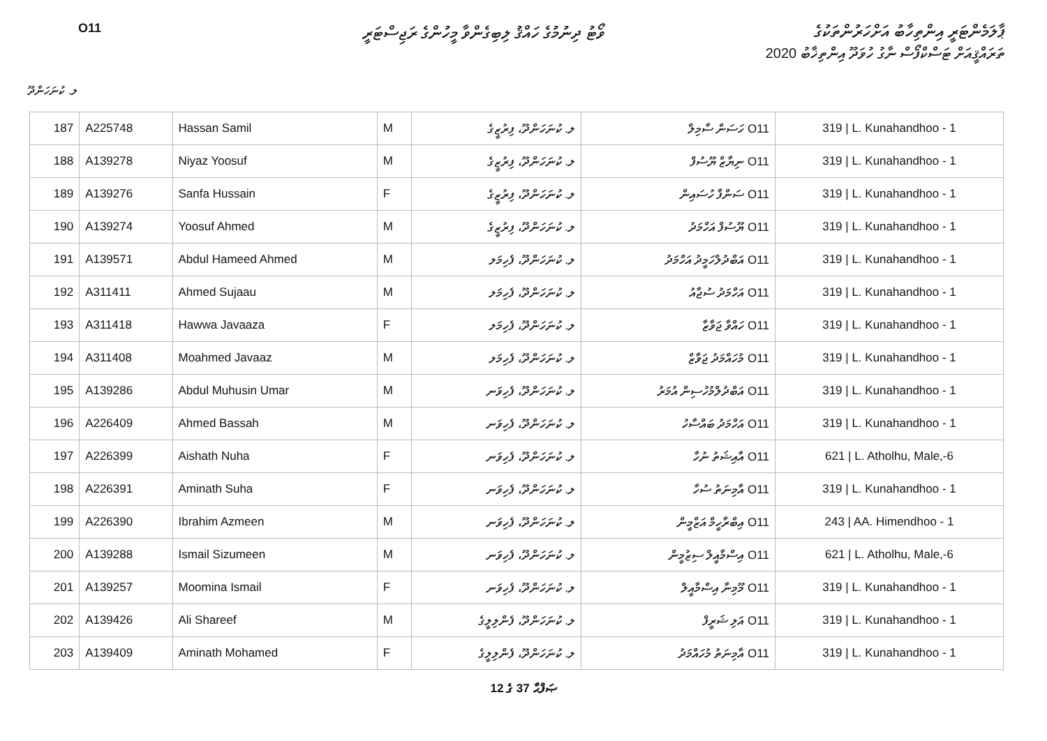O11
ވޯޓު ދިނުމުގެ ހައްޤު ލިބިގެންވާ މީހުންގެ ރަޖިސްޓަރީ
ޕާލަމެންޓަރީ އިންތިހާބު އަށްހަރުންތަކުގެ
ތަރައްޤީއަށް ޓަސްކްފޯސް ނާގު ހުވަދޫ އިންތިޚާބު 2020
ލ. ކުނަހަންދޫ
| 187 | A225748 | Hassan Samil | M | ލ. ކުނަހަންދޫ، ފިރުޒީގެ | O11 ހަސަން ސާމިލް | 319 / L. Kunahandhoo - 1 |
| 188 | A139278 | Niyaz Yoosuf | M | ލ. ކުނަހަންދޫ، ފިރުޒީގެ | O11 ނިޔާޒް ޔޫސުފް | 319 / L. Kunahandhoo - 1 |
| 189 | A139276 | Sanfa Hussain | F | ލ. ކުނަހަންދޫ، ފިރުޒީގެ | O11 ސަންފާ ހުސައިން | 319 / L. Kunahandhoo - 1 |
| 190 | A139274 | Yoosuf Ahmed | M | ލ. ކުނަހަންދޫ، ފިރުޒީގެ | O11 ޔޫސުފް އަހްމަދު | 319 / L. Kunahandhoo - 1 |
| 191 | A139571 | Abdul Hameed Ahmed | M | ލ. ކުނަހަންދޫ، ފެހިމަލ | O11 އަބްދުލްހަމީދު އަހްމަދު | 319 / L. Kunahandhoo - 1 |
| 192 | A311411 | Ahmed Sujaau | M | ލ. ކުނަހަންދޫ، ފެހިމަލ | O11 އަހްމަދު ސުޖާއު | 319 / L. Kunahandhoo - 1 |
| 193 | A311418 | Hawwa Javaaza | F | ލ. ކުނަހަންދޫ، ފެހިމަލ | O11 ހައްވާ ޖަވާޒާ | 319 / L. Kunahandhoo - 1 |
| 194 | A311408 | Moahmed Javaaz | M | ލ. ކުނަހަންދޫ، ފެހިމަލ | O11 މުހައްމަދު ޖަވާޒް | 319 / L. Kunahandhoo - 1 |
| 195 | A139286 | Abdul Muhusin Umar | M | ލ. ކުނަހަންދޫ، ފެހިވަނ | O11 އަބްދުލްމުހުސިން އުމަރު | 319 / L. Kunahandhoo - 1 |
| 196 | A226409 | Ahmed Bassah | M | ލ. ކުނަހަންދޫ، ފެހިވަނ | O11 އަހްމަދު ބައްސާހު | 319 / L. Kunahandhoo - 1 |
| 197 | A226399 | Aishath Nuha | F | ލ. ކުނަހަންދޫ، ފެހިވަނ | O11 އާއިޝަތު ނުހާ | 621 / L. Atholhu, Male,-6 |
| 198 | A226391 | Aminath Suha | F | ލ. ކުނަހަންދޫ، ފެހިވަނ | O11 އާމިނަތު ސުހާ | 319 / L. Kunahandhoo - 1 |
| 199 | A226390 | Ibrahim Azmeen | M | ލ. ކުނަހަންދޫ، ފެހިވަނ | O11 އިބްރާހީމް އަޒްމީން | 243 / AA. Himendhoo - 1 |
| 200 | A139288 | Ismail Sizumeen | M | ލ. ކުނަހަންދޫ، ފެހިވަނ | O11 އިސްމާއީލް ސިޒުމީން | 621 / L. Atholhu, Male,-6 |
| 201 | A139257 | Moomina Ismail | F | ލ. ކުނަހަންދޫ، ފެހިވަނ | O11 މޫމިނާ އިސްމާއީލް | 319 / L. Kunahandhoo - 1 |
| 202 | A139426 | Ali Shareef | M | ލ. ކުނަހަންދޫ، ފެންލިލީގެ | O11 އަލި ޝަރީފް | 319 / L. Kunahandhoo - 1 |
| 203 | A139409 | Aminath Mohamed | F | ލ. ކުނަހަންދޫ، ފެންލިލީގެ | O11 އާމިނަތު މުހައްމަދު | 319 / L. Kunahandhoo - 1 |
12 ގެ 37 ޞަފްޙާ